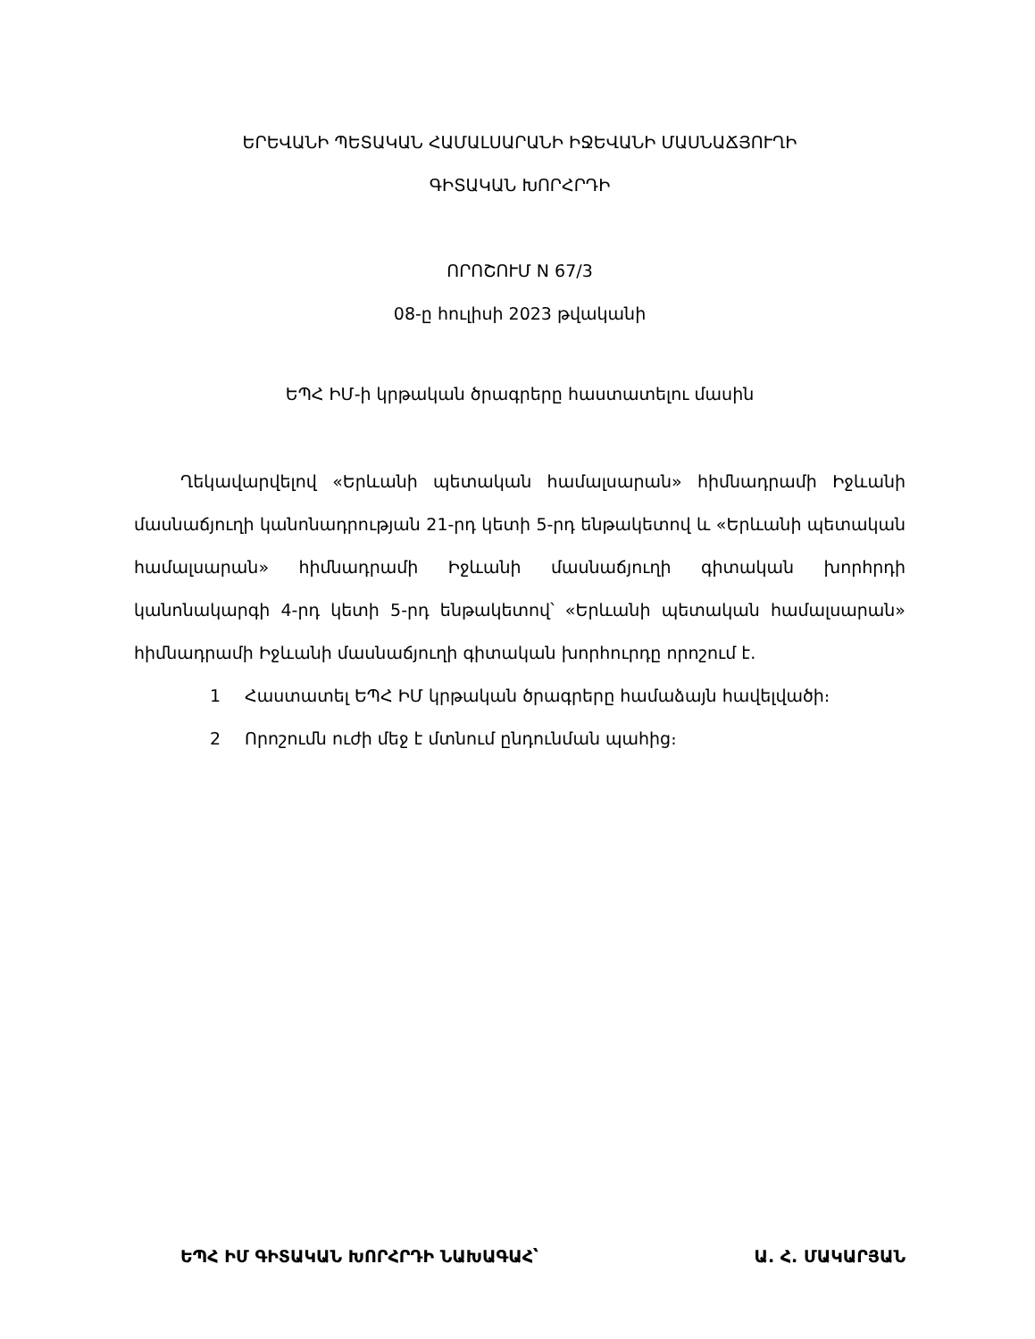ԵՐԵՎԱՆԻ ՊԵՏԱԿԱՆ ՀԱՄԱԼՍԱՐԱՆԻ ԻՋԵՎԱՆԻ ՄԱՍՆԱՃՅՈՒՂԻ
ԳԻՏԱԿԱՆ ԽՈՐՀՐԴԻ
ՈՐՈՇՈՒՄ N 67/3
08-ը հուլիսի 2023 թվականի
ԵՊՀ ԻՄ-ի կրթական ծրագրերը հաստատելու մասին
Ղեկավարվելով «Երևանի պետական համալսարան» հիմնադրամի Իջևանի մասնաճյուղի կանոնադրության 21-րդ կետի 5-րդ ենթակետով և «Երևանի պետական համալսարան» հիմնադրամի Իջևանի մասնաճյուղի գիտական խորհրդի կանոնակարգի 4-րդ կետի 5-րդ ենթակետով՝ «Երևանի պետական համալսարան» հիմնադրամի Իջևանի մասնաճյուղի գիտական խորհուրդը որոշում է.
1 Հաստատել ԵՊՀ ԻՄ կրթական ծրագրերը համաձայն հավելվածի։
2 Որոշումն ուժի մեջ է մտնում ընդունման պահից։
ԵՊՀ ԻՄ ԳԻՏԱԿԱՆ ԽՈՐՀՐԴԻ ՆԱԽԱԳԱՀ՝ Ա. Հ. ՄԱԿԱՐՅԱՆ